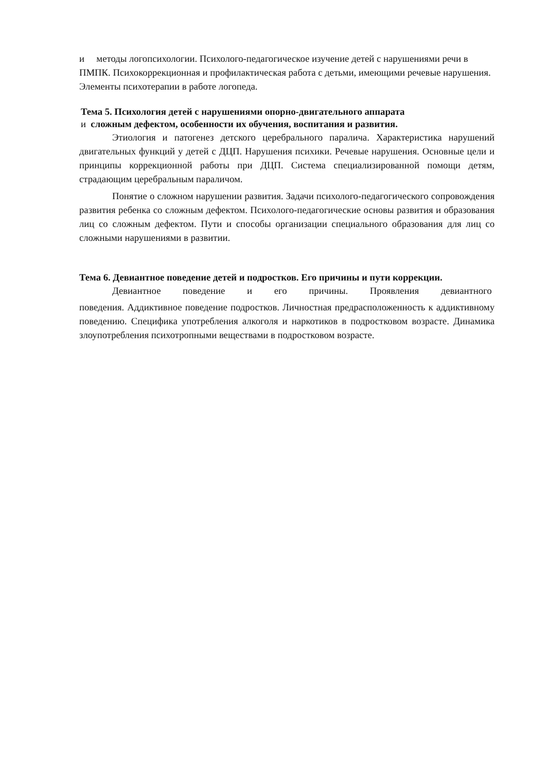и методы логопсихологии. Психолого-педагогическое изучение детей с нарушениями речи в ПМПК. Психокоррекционная и профилактическая работа с детьми, имеющими речевые нарушения. Элементы психотерапии в работе логопеда.
Тема 5. Психология детей с нарушениями опорно-двигательного аппарата
и сложным дефектом, особенности их обучения, воспитания и развития.
Этиология и патогенез детского церебрального паралича. Характеристика нарушений двигательных функций у детей с ДЦП. Нарушения психики. Речевые нарушения. Основные цели и принципы коррекционной работы при ДЦП. Система специализированной помощи детям, страдающим церебральным параличом.
Понятие о сложном нарушении развития. Задачи психолого-педагогического сопровождения развития ребенка со сложным дефектом. Психолого-педагогические основы развития и образования лиц со сложным дефектом. Пути и способы организации специального образования для лиц со сложными нарушениями в развитии.
Тема 6. Девиантное поведение детей и подростков. Его причины и пути коррекции.
Девиантное поведение и его причины. Проявления девиантного
поведения. Аддиктивное поведение подростков. Личностная предрасположенность к аддиктивному поведению. Специфика употребления алкоголя и наркотиков в подростковом возрасте. Динамика злоупотребления психотропными веществами в подростковом возрасте.